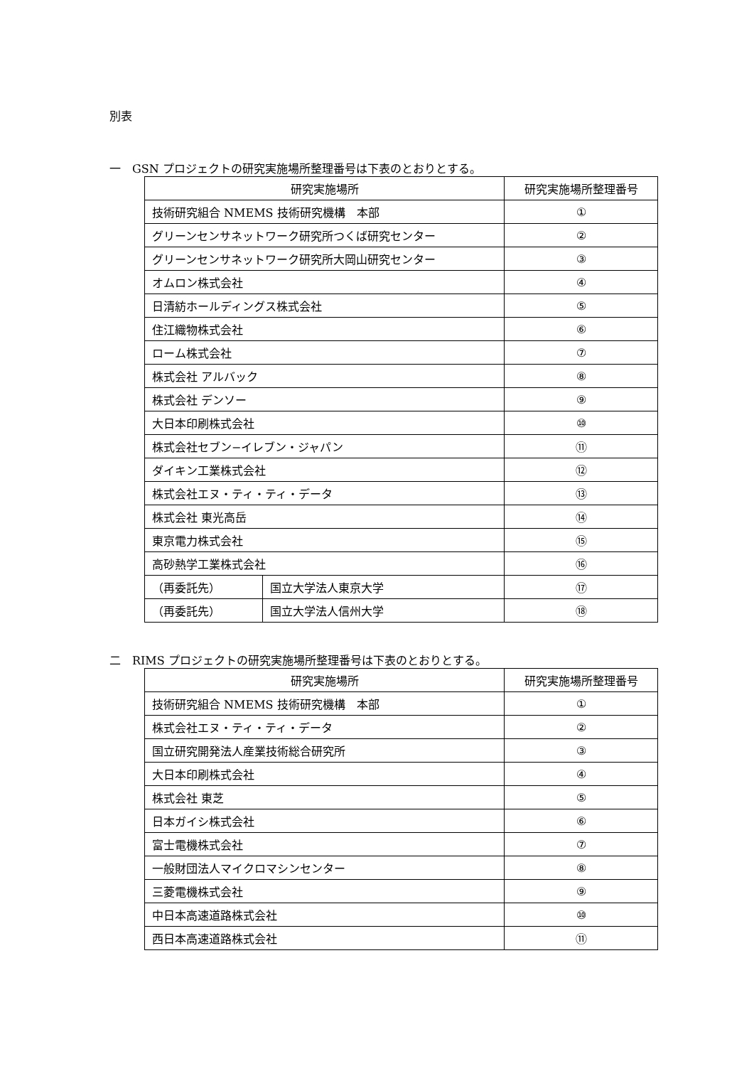別表
一　GSN プロジェクトの研究実施場所整理番号は下表のとおりとする。
| 研究実施場所 | | 研究実施場所整理番号 |
| --- | --- | --- |
| 技術研究組合 NMEMS 技術研究機構 本部 | | ① |
| グリーンセンサネットワーク研究所つくば研究センター | | ② |
| グリーンセンサネットワーク研究所大岡山研究センター | | ③ |
| オムロン株式会社 | | ④ |
| 日清紡ホールディングス株式会社 | | ⑤ |
| 住江織物株式会社 | | ⑥ |
| ローム株式会社 | | ⑦ |
| 株式会社 アルバック | | ⑧ |
| 株式会社 デンソー | | ⑨ |
| 大日本印刷株式会社 | | ⑩ |
| 株式会社セブン−イレブン・ジャパン | | ⑪ |
| ダイキン工業株式会社 | | ⑫ |
| 株式会社エヌ・ティ・ティ・データ | | ⑬ |
| 株式会社 東光高岳 | | ⑭ |
| 東京電力株式会社 | | ⑮ |
| 高砂熱学工業株式会社 | | ⑯ |
| （再委託先） | 国立大学法人東京大学 | ⑰ |
| （再委託先） | 国立大学法人信州大学 | ⑱ |
二　RIMS プロジェクトの研究実施場所整理番号は下表のとおりとする。
| 研究実施場所 | 研究実施場所整理番号 |
| --- | --- |
| 技術研究組合 NMEMS 技術研究機構 本部 | ① |
| 株式会社エヌ・ティ・ティ・データ | ② |
| 国立研究開発法人産業技術総合研究所 | ③ |
| 大日本印刷株式会社 | ④ |
| 株式会社 東芝 | ⑤ |
| 日本ガイシ株式会社 | ⑥ |
| 富士電機株式会社 | ⑦ |
| 一般財団法人マイクロマシンセンター | ⑧ |
| 三菱電機株式会社 | ⑨ |
| 中日本高速道路株式会社 | ⑩ |
| 西日本高速道路株式会社 | ⑪ |